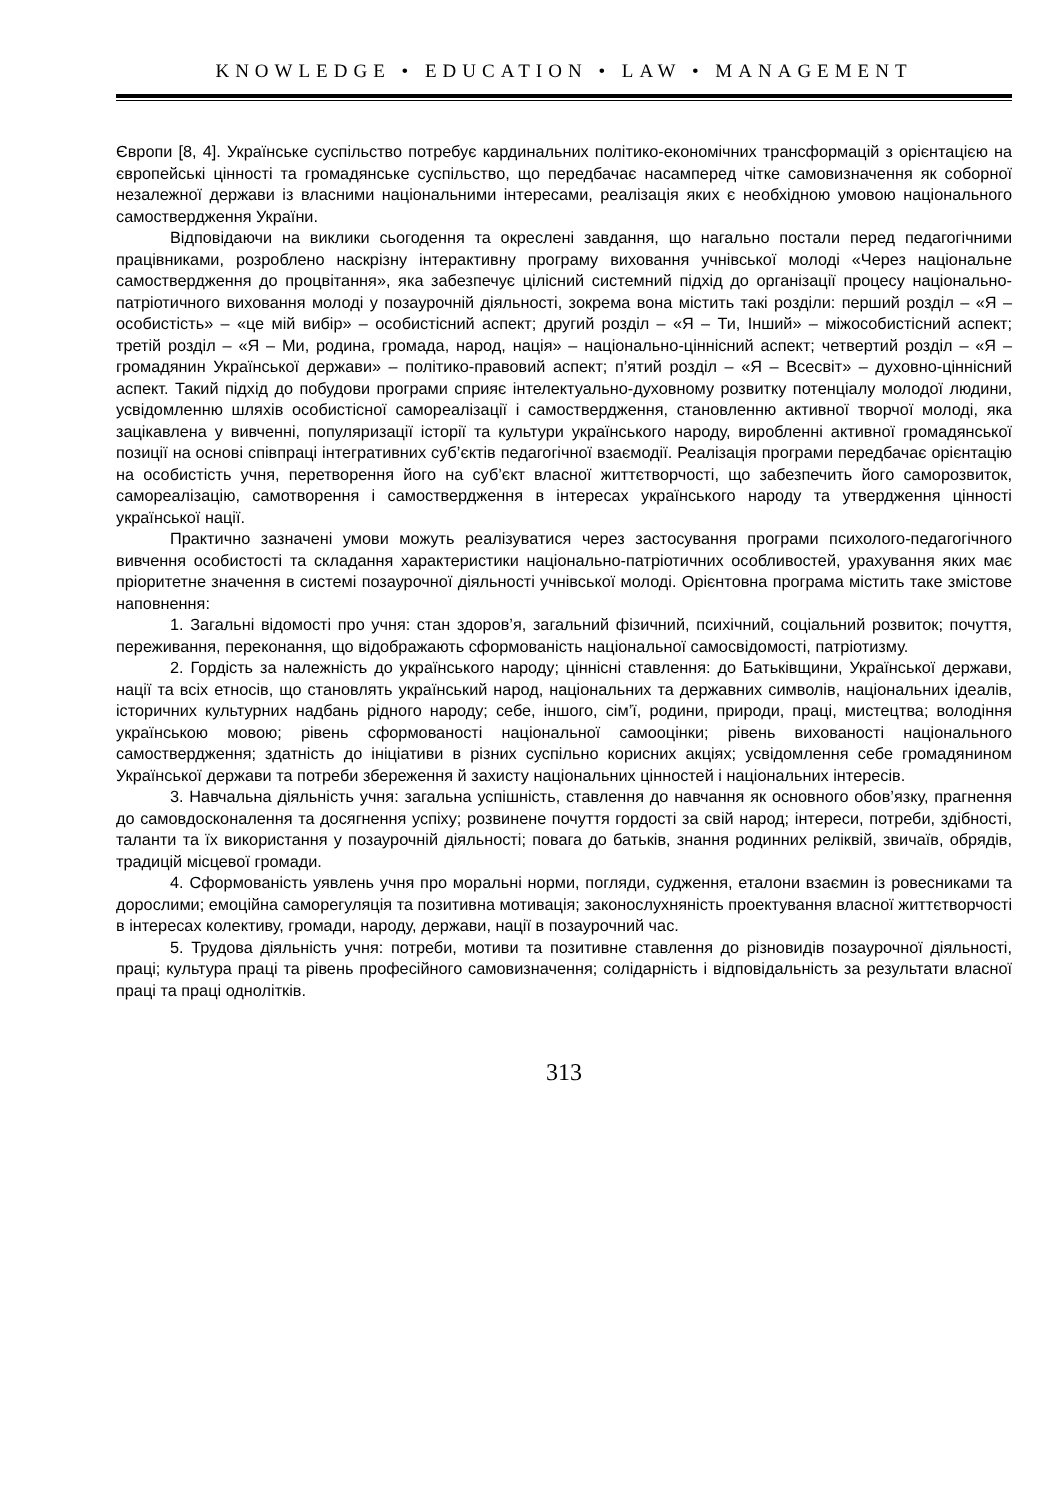KNOWLEDGE • EDUCATION • LAW • MANAGEMENT
Європи [8, 4]. Українське суспільство потребує кардинальних політико-економічних трансформацій з орієнтацією на європейські цінності та громадянське суспільство, що передбачає насамперед чітке самовизначення як соборної незалежної держави із власними національними інтересами, реалізація яких є необхідною умовою національного самоствердження України.
Відповідаючи на виклики сьогодення та окреслені завдання, що нагально постали перед педагогічними працівниками, розроблено наскрізну інтерактивну програму виховання учнівської молоді «Через національне самоствердження до процвітання», яка забезпечує цілісний системний підхід до організації процесу національно-патріотичного виховання молоді у позаурочній діяльності, зокрема вона містить такі розділи: перший розділ – «Я – особистість» – «це мій вибір» – особистісний аспект; другий розділ – «Я – Ти, Інший» – міжособистісний аспект; третій розділ – «Я – Ми, родина, громада, народ, нація» – національно-ціннісний аспект; четвертий розділ – «Я – громадянин Української держави» – політико-правовий аспект; п’ятий розділ – «Я – Всесвіт» – духовно-ціннісний аспект. Такий підхід до побудови програми сприяє інтелектуально-духовному розвитку потенціалу молодої людини, усвідомленню шляхів особистісної самореалізації і самоствердження, становленню активної творчої молоді, яка зацікавлена у вивченні, популяризації історії та культури українського народу, виробленні активної громадянської позиції на основі співпраці інтегративних суб’єктів педагогічної взаємодії. Реалізація програми передбачає орієнтацію на особистість учня, перетворення його на суб’єкт власної життєтворчості, що забезпечить його саморозвиток, самореалізацію, самотворення і самоствердження в інтересах українського народу та утвердження цінності української нації.
Практично зазначені умови можуть реалізуватися через застосування програми психолого-педагогічного вивчення особистості та складання характеристики національно-патріотичних особливостей, урахування яких має пріоритетне значення в системі позаурочної діяльності учнівської молоді. Орієнтовна програма містить таке змістове наповнення:
1. Загальні відомості про учня: стан здоров’я, загальний фізичний, психічний, соціальний розвиток; почуття, переживання, переконання, що відображають сформованість національної самосвідомості, патріотизму.
2. Гордість за належність до українського народу; ціннісні ставлення: до Батьківщини, Української держави, нації та всіх етносів, що становлять український народ, національних та державних символів, національних ідеалів, історичних культурних надбань рідного народу; себе, іншого, сім’ї, родини, природи, праці, мистецтва; володіння українською мовою; рівень сформованості національної самооцінки; рівень вихованості національного самоствердження; здатність до ініціативи в різних суспільно корисних акціях; усвідомлення себе громадянином Української держави та потреби збереження й захисту національних цінностей і національних інтересів.
3. Навчальна діяльність учня: загальна успішність, ставлення до навчання як основного обов’язку, прагнення до самовдосконалення та досягнення успіху; розвинене почуття гордості за свій народ; інтереси, потреби, здібності, таланти та їх використання у позаурочній діяльності; повага до батьків, знання родинних реліквій, звичаїв, обрядів, традицій місцевої громади.
4. Сформованість уявлень учня про моральні норми, погляди, судження, еталони взаємин із ровесниками та дорослими; емоційна саморегуляція та позитивна мотивація; законослухняність проектування власної життєтворчості в інтересах колективу, громади, народу, держави, нації в позаурочний час.
5. Трудова діяльність учня: потреби, мотиви та позитивне ставлення до різновидів позаурочної діяльності, праці; культура праці та рівень професійного самовизначення; солідарність і відповідальність за результати власної праці та праці однолітків.
313